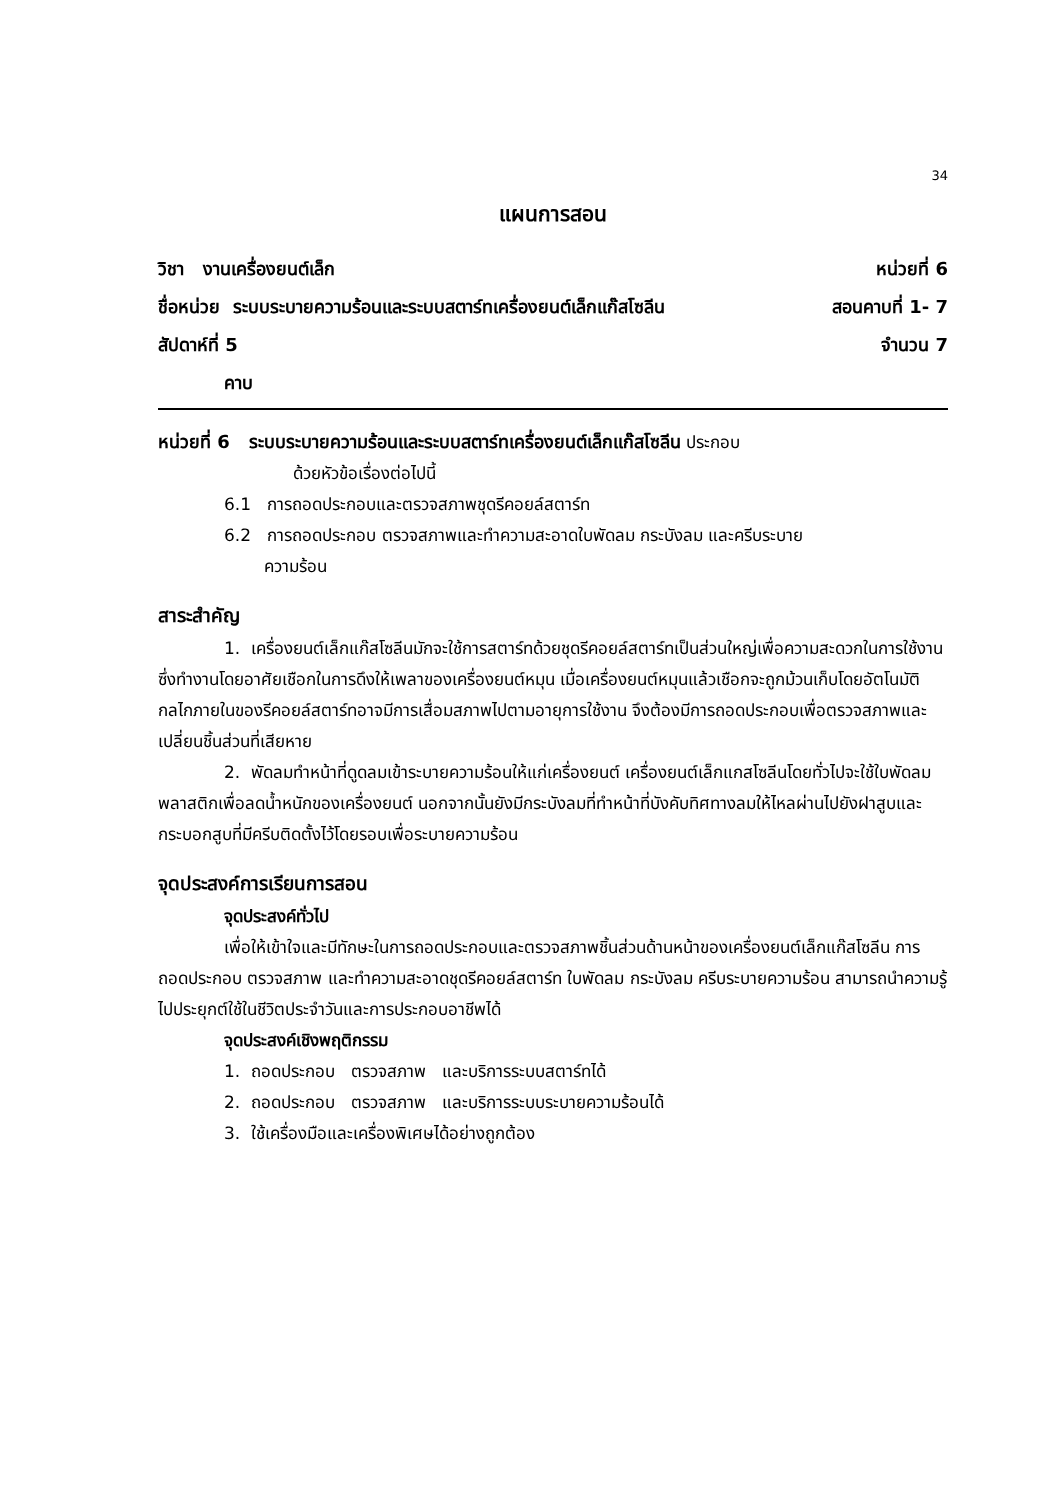34
แผนการสอน
วิชา งานเครื่องยนต์เล็ก หน่วยที่ 6
ชื่อหน่วย ระบบระบายความร้อนและระบบสตาร์ทเครื่องยนต์เล็กแก๊สโซลีน สอนคาบที่ 1- 7
สัปดาห์ที่ 5 จำนวน 7
คาบ
หน่วยที่ 6 ระบบระบายความร้อนและระบบสตาร์ทเครื่องยนต์เล็กแก๊สโซลีน ประกอบ
ด้วยหัวข้อเรื่องต่อไปนี้
6.1 การถอดประกอบและตรวจสภาพชุดรีคอยล์สตาร์ท
6.2 การถอดประกอบ ตรวจสภาพและทำความสะอาดใบพัดลม กระบังลม และครีบระบาย
ความร้อน
สาระสำคัญ
1. เครื่องยนต์เล็กแก๊สโซลีนมักจะใช้การสตาร์ทด้วยชุดรีคอยล์สตาร์ทเป็นส่วนใหญ่เพื่อความสะดวกในการใช้งาน ซึ่งทำงานโดยอาศัยเชือกในการดึงให้เพลาของเครื่องยนต์หมุน เมื่อเครื่องยนต์หมุนแล้วเชือกจะถูกม้วนเก็บโดยอัตโนมัติ กลไกภายในของรีคอยล์สตาร์ทอาจมีการเสื่อมสภาพไปตามอายุการใช้งาน จึงต้องมีการถอดประกอบเพื่อตรวจสภาพและเปลี่ยนชิ้นส่วนที่เสียหาย
2. พัดลมทำหน้าที่ดูดลมเข้าระบายความร้อนให้แก่เครื่องยนต์ เครื่องยนต์เล็กแกสโซลีนโดยทั่วไปจะใช้ใบพัดลมพลาสติกเพื่อลดน้ำหนักของเครื่องยนต์ นอกจากนั้นยังมีกระบังลมที่ทำหน้าที่บังคับทิศทางลมให้ไหลผ่านไปยังฝาสูบและกระบอกสูบที่มีครีบติดตั้งไว้โดยรอบเพื่อระบายความร้อน
จุดประสงค์การเรียนการสอน
จุดประสงค์ทั่วไป
เพื่อให้เข้าใจและมีทักษะในการถอดประกอบและตรวจสภาพชิ้นส่วนด้านหน้าของเครื่องยนต์เล็กแก๊สโซลีน การถอดประกอบ ตรวจสภาพ และทำความสะอาดชุดรีคอยล์สตาร์ท ใบพัดลม กระบังลม ครีบระบายความร้อน สามารถนำความรู้ไปประยุกต์ใช้ในชีวิตประจำวันและการประกอบอาชีพได้
จุดประสงค์เชิงพฤติกรรม
1. ถอดประกอบ ตรวจสภาพ และบริการระบบสตาร์ทได้
2. ถอดประกอบ ตรวจสภาพ และบริการระบบระบายความร้อนได้
3. ใช้เครื่องมือและเครื่องพิเศษได้อย่างถูกต้อง